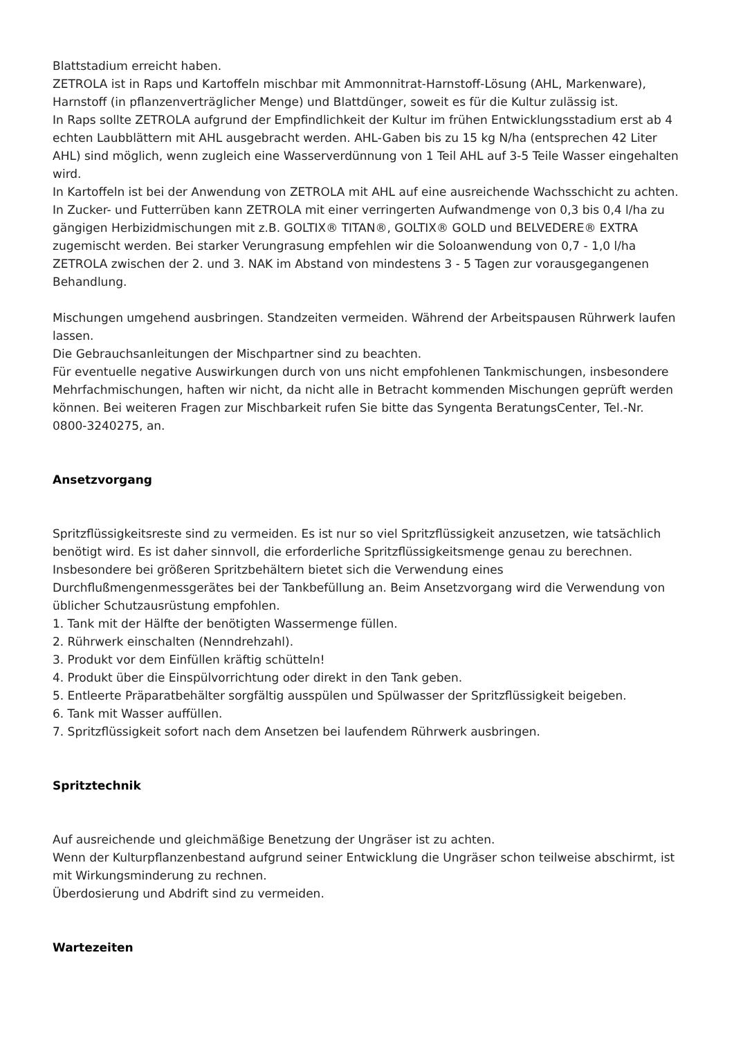Blattstadium erreicht haben.
ZETROLA ist in Raps und Kartoffeln mischbar mit Ammonnitrat-Harnstoff-Lösung (AHL, Markenware), Harnstoff (in pflanzenverträglicher Menge) und Blattdünger, soweit es für die Kultur zulässig ist.
In Raps sollte ZETROLA aufgrund der Empfindlichkeit der Kultur im frühen Entwicklungsstadium erst ab 4 echten Laubblättern mit AHL ausgebracht werden. AHL-Gaben bis zu 15 kg N/ha (entsprechen 42 Liter AHL) sind möglich, wenn zugleich eine Wasserverdünnung von 1 Teil AHL auf 3-5 Teile Wasser eingehalten wird.
In Kartoffeln ist bei der Anwendung von ZETROLA mit AHL auf eine ausreichende Wachsschicht zu achten.
In Zucker- und Futterrüben kann ZETROLA mit einer verringerten Aufwandmenge von 0,3 bis 0,4 l/ha zu gängigen Herbizidmischungen mit z.B. GOLTIX® TITAN®, GOLTIX® GOLD und BELVEDERE® EXTRA zugemischt werden. Bei starker Verungrasung empfehlen wir die Soloanwendung von 0,7 - 1,0 l/ha ZETROLA zwischen der 2. und 3. NAK im Abstand von mindestens 3 - 5 Tagen zur vorausgegangenen Behandlung.
Mischungen umgehend ausbringen. Standzeiten vermeiden. Während der Arbeitspausen Rührwerk laufen lassen.
Die Gebrauchsanleitungen der Mischpartner sind zu beachten.
Für eventuelle negative Auswirkungen durch von uns nicht empfohlenen Tankmischungen, insbesondere Mehrfachmischungen, haften wir nicht, da nicht alle in Betracht kommenden Mischungen geprüft werden können. Bei weiteren Fragen zur Mischbarkeit rufen Sie bitte das Syngenta BeratungsCenter, Tel.-Nr. 0800-3240275, an.
Ansetzvorgang
Spritzflüssigkeitsreste sind zu vermeiden. Es ist nur so viel Spritzflüssigkeit anzusetzen, wie tatsächlich benötigt wird. Es ist daher sinnvoll, die erforderliche Spritzflüssigkeitsmenge genau zu berechnen. Insbesondere bei größeren Spritzbehältern bietet sich die Verwendung eines Durchflußmengenmessgerätes bei der Tankbefüllung an. Beim Ansetzvorgang wird die Verwendung von üblicher Schutzausrüstung empfohlen.
1. Tank mit der Hälfte der benötigten Wassermenge füllen.
2. Rührwerk einschalten (Nenndrehzahl).
3. Produkt vor dem Einfüllen kräftig schütteln!
4. Produkt über die Einspülvorrichtung oder direkt in den Tank geben.
5. Entleerte Präparatbehälter sorgfältig ausspülen und Spülwasser der Spritzflüssigkeit beigeben.
6. Tank mit Wasser auffüllen.
7. Spritzflüssigkeit sofort nach dem Ansetzen bei laufendem Rührwerk ausbringen.
Spritztechnik
Auf ausreichende und gleichmäßige Benetzung der Ungräser ist zu achten.
Wenn der Kulturpflanzenbestand aufgrund seiner Entwicklung die Ungräser schon teilweise abschirmt, ist mit Wirkungsminderung zu rechnen.
Überdosierung und Abdrift sind zu vermeiden.
Wartezeiten